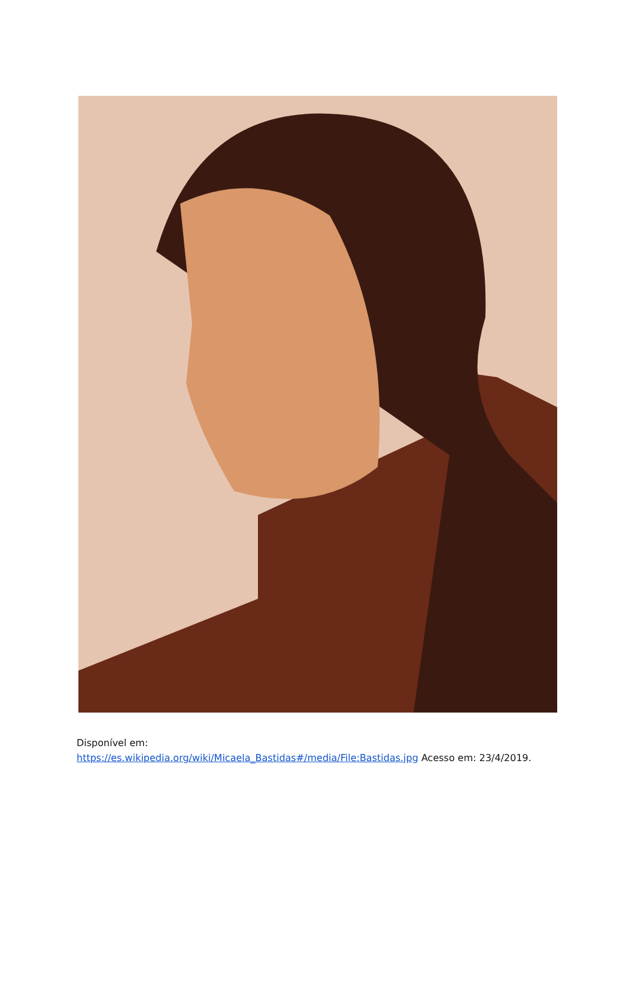Disponível em:
https://es.wikipedia.org/wiki/Micaela_Bastidas#/media/File:Bastidas.jpg Acesso em: 23/4/2019.